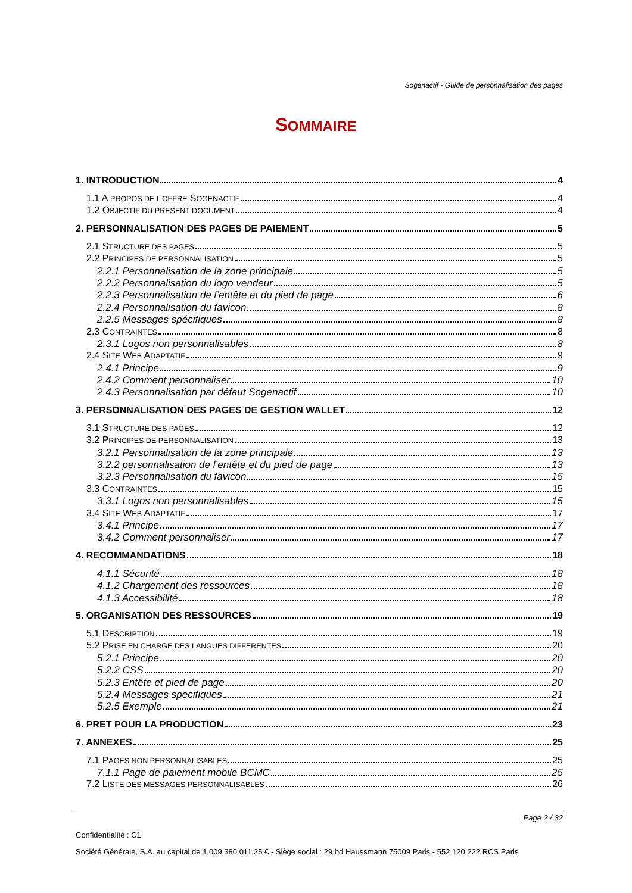Sogenactif - Guide de personnalisation des pages
SOMMAIRE
1. INTRODUCTION 4
1.1 A PROPOS DE L’OFFRE SOGENACTIF 4
1.2 OBJECTIF DU PRESENT DOCUMENT 4
2. PERSONNALISATION DES PAGES DE PAIEMENT 5
2.1 STRUCTURE DES PAGES 5
2.2 PRINCIPES DE PERSONNALISATION 5
2.2.1 Personnalisation de la zone principale 5
2.2.2 Personnalisation du logo vendeur 5
2.2.3 Personnalisation de l’entête et du pied de page 6
2.2.4 Personnalisation du favicon 8
2.2.5 Messages spécifiques 8
2.3 CONTRAINTES 8
2.3.1 Logos non personnalisables 8
2.4 SITE WEB ADAPTATIF 9
2.4.1 Principe 9
2.4.2 Comment personnaliser 10
2.4.3 Personnalisation par défaut Sogenactif 10
3. PERSONNALISATION DES PAGES DE GESTION WALLET 12
3.1 STRUCTURE DES PAGES 12
3.2 PRINCIPES DE PERSONNALISATION 13
3.2.1 Personnalisation de la zone principale 13
3.2.2 personnalisation de l’entête et du pied de page 13
3.2.3 Personnalisation du favicon 15
3.3 CONTRAINTES 15
3.3.1 Logos non personnalisables 15
3.4 SITE WEB ADAPTATIF 17
3.4.1 Principe 17
3.4.2 Comment personnaliser 17
4. RECOMMANDATIONS 18
4.1.1 Sécurité 18
4.1.2 Chargement des ressources 18
4.1.3 Accessibilité 18
5. ORGANISATION DES RESSOURCES 19
5.1 DESCRIPTION 19
5.2 PRISE EN CHARGE DES LANGUES DIFFERENTES 20
5.2.1 Principe 20
5.2.2 CSS 20
5.2.3 Entête et pied de page 20
5.2.4 Messages specifiques 21
5.2.5 Exemple 21
6. PRET POUR LA PRODUCTION 23
7. ANNEXES 25
7.1 PAGES NON PERSONNALISABLES 25
7.1.1 Page de paiement mobile BCMC 25
7.2 LISTE DES MESSAGES PERSONNALISABLES 26
Page 2 / 32
Confidentialité : C1
Société Générale, S.A. au capital de 1 009 380 011,25 € - Siège social : 29 bd Haussmann 75009 Paris - 552 120 222 RCS Paris